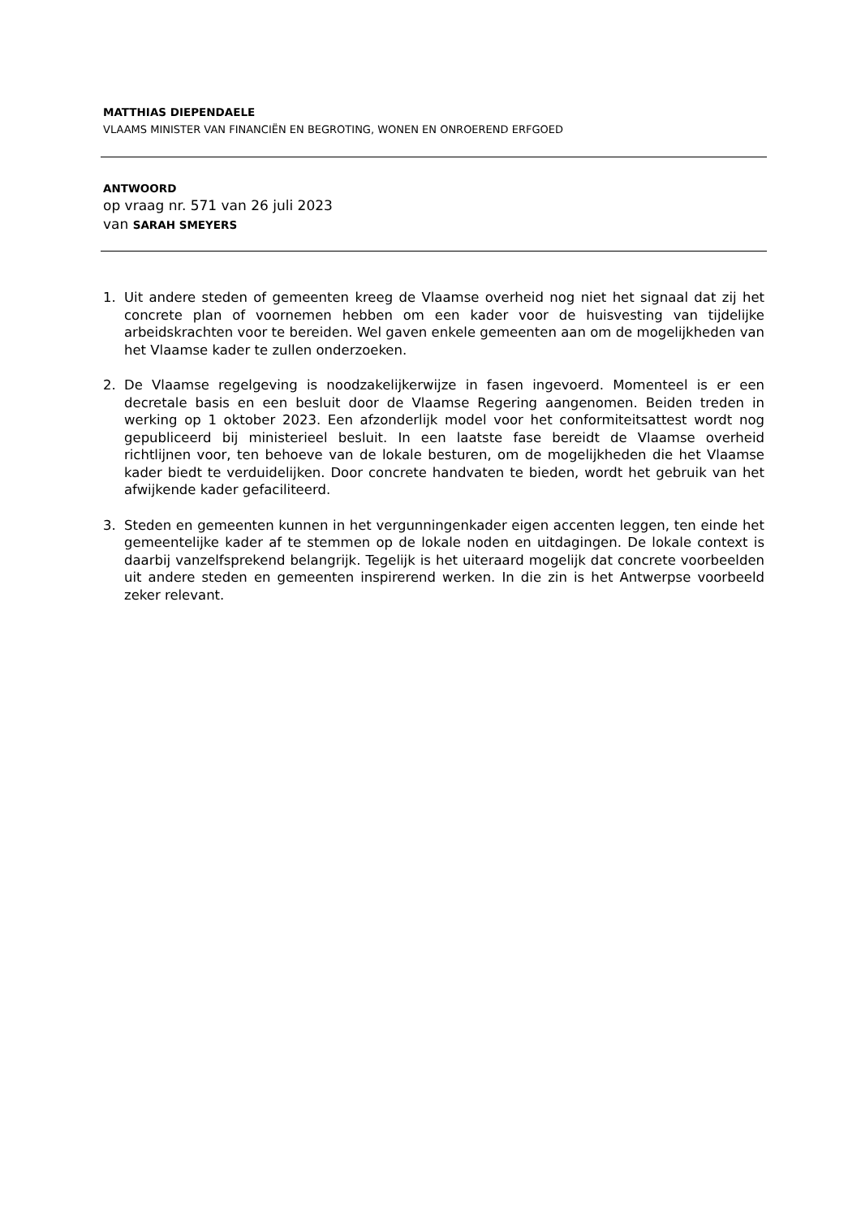MATTHIAS DIEPENDAELE
VLAAMS MINISTER VAN FINANCIËN EN BEGROTING, WONEN EN ONROEREND ERFGOED
ANTWOORD
op vraag nr. 571 van 26 juli 2023
van SARAH SMEYERS
1. Uit andere steden of gemeenten kreeg de Vlaamse overheid nog niet het signaal dat zij het concrete plan of voornemen hebben om een kader voor de huisvesting van tijdelijke arbeidskrachten voor te bereiden. Wel gaven enkele gemeenten aan om de mogelijkheden van het Vlaamse kader te zullen onderzoeken.
2. De Vlaamse regelgeving is noodzakelijkerwijze in fasen ingevoerd. Momenteel is er een decretale basis en een besluit door de Vlaamse Regering aangenomen. Beiden treden in werking op 1 oktober 2023. Een afzonderlijk model voor het conformiteitsattest wordt nog gepubliceerd bij ministerieel besluit. In een laatste fase bereidt de Vlaamse overheid richtlijnen voor, ten behoeve van de lokale besturen, om de mogelijkheden die het Vlaamse kader biedt te verduidelijken. Door concrete handvaten te bieden, wordt het gebruik van het afwijkende kader gefaciliteerd.
3. Steden en gemeenten kunnen in het vergunningenkader eigen accenten leggen, ten einde het gemeentelijke kader af te stemmen op de lokale noden en uitdagingen. De lokale context is daarbij vanzelfsprekend belangrijk. Tegelijk is het uiteraard mogelijk dat concrete voorbeelden uit andere steden en gemeenten inspirerend werken. In die zin is het Antwerpse voorbeeld zeker relevant.